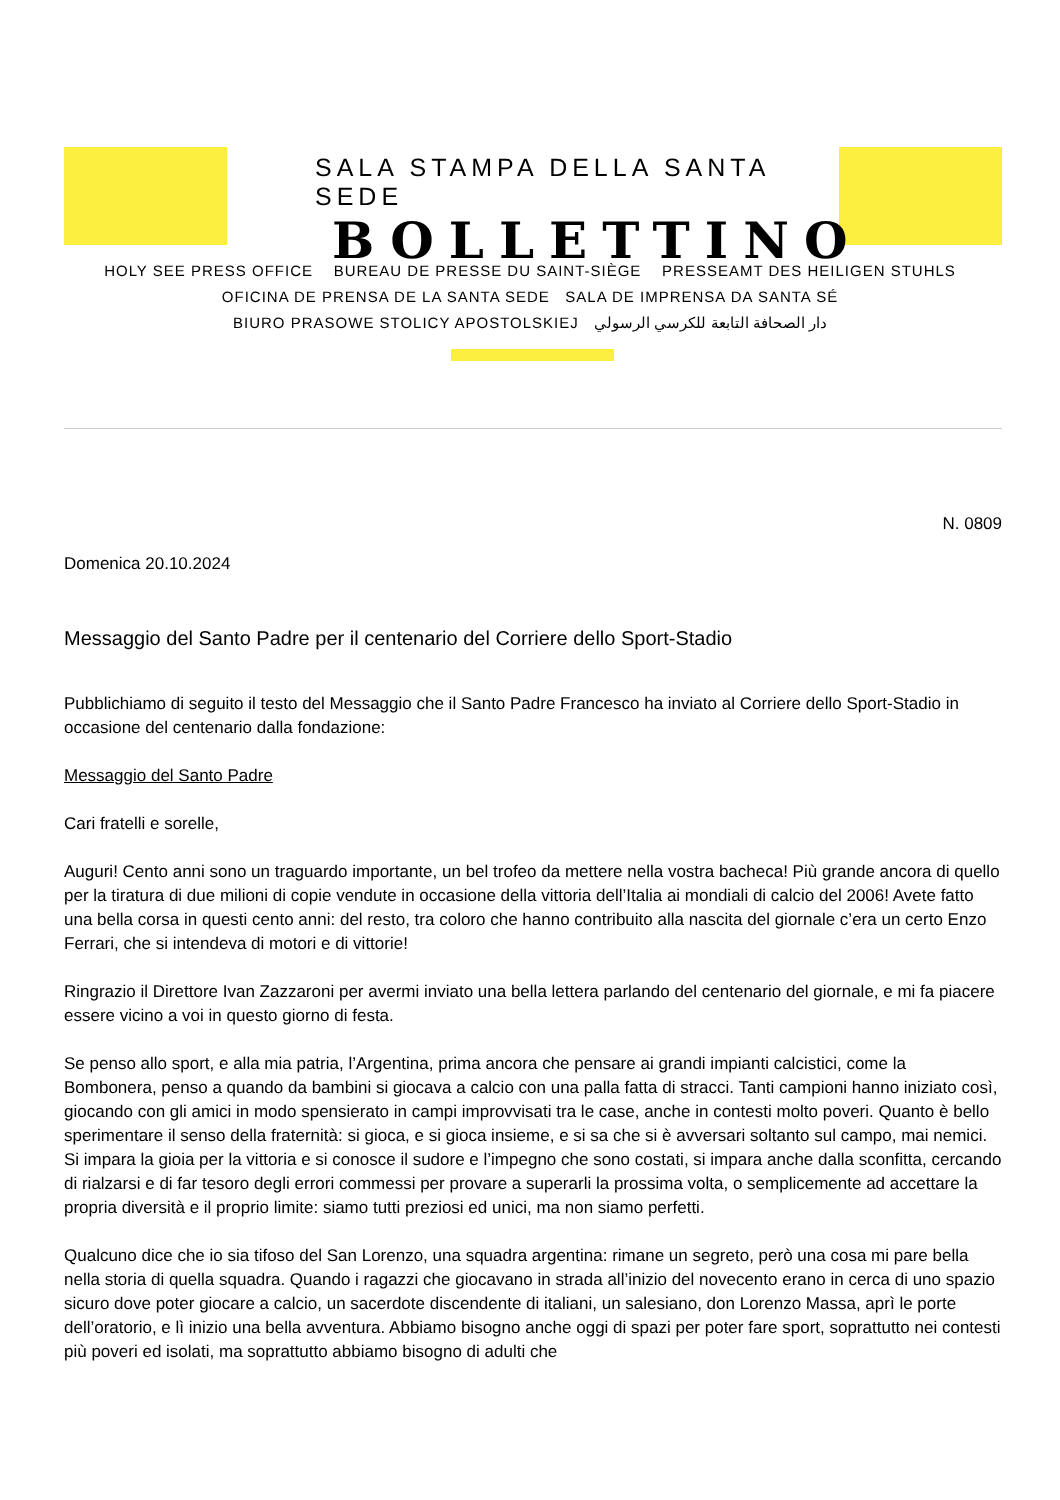SALA STAMPA DELLA SANTA SEDE
BOLLETTINO
HOLY SEE PRESS OFFICE BUREAU DE PRESSE DU SAINT-SIÈGE PRESSEAMT DES HEILIGEN STUHLS
OFICINA DE PRENSA DE LA SANTA SEDE SALA DE IMPRENSA DA SANTA SÉ
BIURO PRASOWE STOLICY APOSTOLSKIEJ دار الصحافة التابعة للكرسي الرسولي
N. 0809
Domenica 20.10.2024
Messaggio del Santo Padre per il centenario del Corriere dello Sport-Stadio
Pubblichiamo di seguito il testo del Messaggio che il Santo Padre Francesco ha inviato al Corriere dello Sport-Stadio in occasione del centenario dalla fondazione:
Messaggio del Santo Padre
Cari fratelli e sorelle,
Auguri! Cento anni sono un traguardo importante, un bel trofeo da mettere nella vostra bacheca! Più grande ancora di quello per la tiratura di due milioni di copie vendute in occasione della vittoria dell’Italia ai mondiali di calcio del 2006! Avete fatto una bella corsa in questi cento anni: del resto, tra coloro che hanno contribuito alla nascita del giornale c’era un certo Enzo Ferrari, che si intendeva di motori e di vittorie!
Ringrazio il Direttore Ivan Zazzaroni per avermi inviato una bella lettera parlando del centenario del giornale, e mi fa piacere essere vicino a voi in questo giorno di festa.
Se penso allo sport, e alla mia patria, l’Argentina, prima ancora che pensare ai grandi impianti calcistici, come la Bombonera, penso a quando da bambini si giocava a calcio con una palla fatta di stracci. Tanti campioni hanno iniziato così, giocando con gli amici in modo spensierato in campi improvvisati tra le case, anche in contesti molto poveri. Quanto è bello sperimentare il senso della fraternità: si gioca, e si gioca insieme, e si sa che si è avversari soltanto sul campo, mai nemici. Si impara la gioia per la vittoria e si conosce il sudore e l’impegno che sono costati, si impara anche dalla sconfitta, cercando di rialzarsi e di far tesoro degli errori commessi per provare a superarli la prossima volta, o semplicemente ad accettare la propria diversità e il proprio limite: siamo tutti preziosi ed unici, ma non siamo perfetti.
Qualcuno dice che io sia tifoso del San Lorenzo, una squadra argentina: rimane un segreto, però una cosa mi pare bella nella storia di quella squadra. Quando i ragazzi che giocavano in strada all’inizio del novecento erano in cerca di uno spazio sicuro dove poter giocare a calcio, un sacerdote discendente di italiani, un salesiano, don Lorenzo Massa, aprì le porte dell’oratorio, e lì inizio una bella avventura. Abbiamo bisogno anche oggi di spazi per poter fare sport, soprattutto nei contesti più poveri ed isolati, ma soprattutto abbiamo bisogno di adulti che